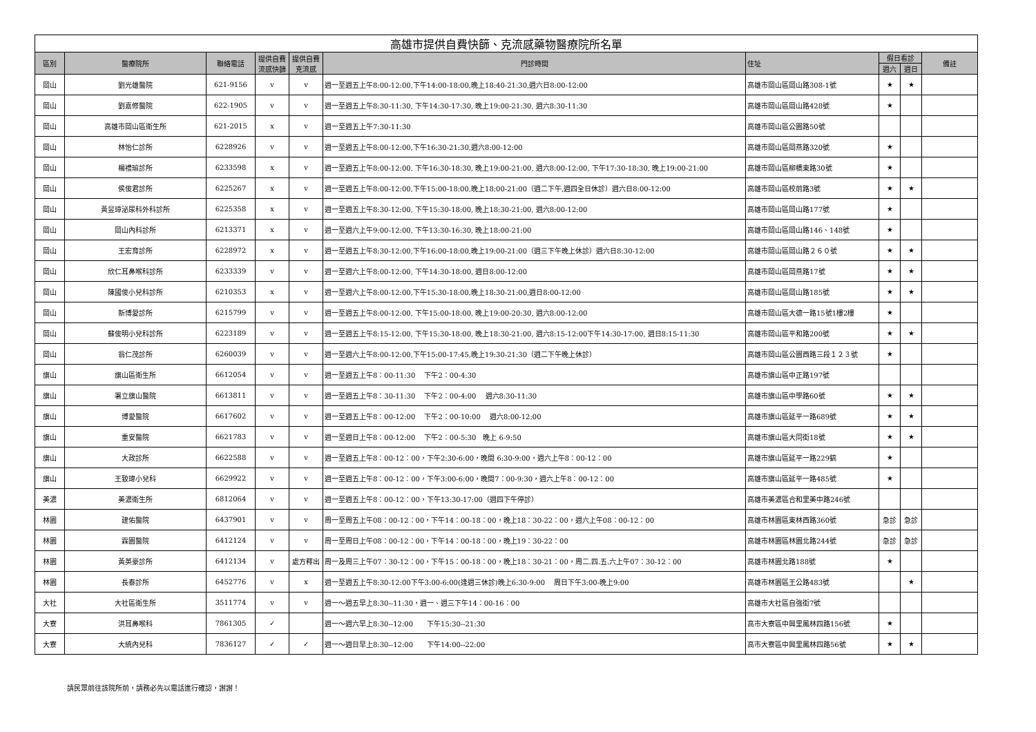| 高雄市提供自費快篩、克流感藥物醫療院所名單 | | | | | | | | | |
| 區別 | 醫療院所 | 聯絡電話 | 提供自費流感快篩 | 提供自費克流感 | 門診時間 | 住址 | 假日看診 | | 備註 |
| | | | | | | | 週六 | 週日 | |
| 岡山 | 劉光雄醫院 | 621-9156 | v | v | 週一至週五上午8:00-12:00,下午14:00-18:00,晚上18:40-21:30,週六日8:00-12:00 | 高雄市岡山區岡山路308-1號 | ★ | ★ | |
| 岡山 | 劉嘉修醫院 | 622-1905 | v | v | 週一至週五上午8:30-11:30, 下午14:30-17:30, 晚上19:00-21:30, 週六8:30-11:30 | 高雄市岡山區岡山路428號 | ★ | | |
| 岡山 | 高雄市岡山區衛生所 | 621-2015 | x | v | 週一至週五上午7:30-11:30 | 高雄市岡山區公園路50號 | | | |
| 岡山 | 林怡仁診所 | 6228926 | v | v | 週一至週五上午8:00-12:00,下午16:30-21:30,週六8:00-12:00 | 高雄市岡山區岡燕路320號 | ★ | | |
| 岡山 | 楊禮瑜診所 | 6233598 | x | v | 週一至週五上午8:00-12:00, 下午16:30-18:30, 晚上19:00-21:00, 週六8:00-12:00, 下午17:30-18:30, 晚上19:00-21:00 | 高雄市岡山區柳橋東路30號 | ★ | | |
| 岡山 | 侯俊君診所 | 6225267 | x | v | 週一至週五上午8:00-12:00,下午15:00-18:00,晚上18:00-21:00（週二下午,週四全日休診）週六日8:00-12:00 | 高雄市岡山區校前路3號 | ★ | ★ | |
| 岡山 | 黃昱璋泌尿科外科診所 | 6225358 | x | v | 週一至週五上午8:30-12:00, 下午15:30-18:00, 晚上18:30-21:00, 週六8:00-12:00 | 高雄市岡山區岡山路177號 | ★ | | |
| 岡山 | 岡山內科診所 | 6213371 | x | v | 週一至週六上午9:00-12:00, 下午13:30-16:30, 晚上18:00-21:00 | 高雄市岡山區岡山路146、148號 | ★ | | |
| 岡山 | 王宏育診所 | 6228972 | x | v | 週一至週五上午8:30-12:00,下午16:00-18:00,晚上19:00-21:00（週三下午晚上休診）週六日8:30-12:00 | 高雄市岡山區岡山路２６０號 | ★ | ★ | |
| 岡山 | 欣仁耳鼻喉科診所 | 6233339 | v | v | 週一至週六上午8:00-12:00, 下午14:30-18:00, 週日8:00-12:00 | 高雄市岡山區岡燕路17號 | ★ | ★ | |
| 岡山 | 陳國俊小兒科診所 | 6210353 | x | v | 週一至週六上午8:00-12:00,下午15:30-18:00,晚上18:30-21:00,週日8:00-12:00 | 高雄市岡山區岡山路185號 | ★ | ★ | |
| 岡山 | 新博愛診所 | 6215799 | v | v | 週一至週五上午8:00-12:00, 下午15:00-18:00, 晚上19:00-20:30, 週六8:00-12:00 | 高雄市岡山區大德一路15號1樓2樓 | ★ | | |
| 岡山 | 蘇俊明小兒科診所 | 6223189 | v | v | 週一至週五上午8:15-12:00, 下午15:30-18:00, 晚上18:30-21:00, 週六8:15-12:00下午14:30-17:00, 週日8:15-11:30 | 高雄市岡山區平和路200號 | ★ | ★ | |
| 岡山 | 翁仁茂診所 | 6260039 | v | v | 週一至週六上午8:00-12:00,下午15:00-17:45,晚上19:30-21:30（週二下午晚上休診） | 高雄市岡山區公園西路三段１２３號 | ★ | | |
| 旗山 | 旗山區衛生所 | 6612054 | v | v | 週一至週五上午8：00-11:30 下午2：00-4:30 | 高雄市旗山區中正路197號 | | | |
| 旗山 | 署立旗山醫院 | 6613811 | v | v | 週一至週五上午8：30-11:30 下午2：00-4:00 週六8:30-11:30 | 高雄市旗山區中學路60號 | ★ | ★ | |
| 旗山 | 博愛醫院 | 6617602 | v | v | 週一至週五上午8：00-12:00 下午2：00-10:00 週六8:00-12:00 | 高雄市旗山區延平一路689號 | ★ | ★ | |
| 旗山 | 重安醫院 | 6621783 | v | v | 週一至週日上午8：00-12:00 下午2：00-5:30 晚上 6-9:50 | 高雄市旗山區大同街18號 | ★ | ★ | |
| 旗山 | 大政診所 | 6622588 | v | v | 週一至週五上午8：00-12：00，下午2:30-6:00，晚間 6:30-9:00，週六上午8：00-12：00 | 高雄市旗山區延平一路229鎬 | ★ | | |
| 旗山 | 王致瑋小兒科 | 6629922 | v | v | 週一至週五上午8：00-12：00，下午3:00-6:00，晚間7：00-9:30，週六上午8：00-12：00 | 高雄市旗山區延平一路485號 | ★ | | |
| 美濃 | 美濃衛生所 | 6812064 | v | v | 週一至週五上午8：00-12：00，下午13:30-17:00（週四下午停診） | 高雄市美濃區合和里美中路246號 | | | |
| 林園 | 建佑醫院 | 6437901 | v | v | 周一至周五上午08：00-12：00，下午14：00-18：00，晚上18：30-22：00，週六上午08：00-12：00 | 高雄市林園區東林西路360號 | 急診 | 急診 | |
| 林園 | 霖園醫院 | 6412124 | v | v | 周一至周日上午08：00-12：00，下午14：00-18：00，晚上19：30-22：00 | 高雄市林園區林園北路244號 | 急診 | 急診 | |
| 林園 | 黃英豪診所 | 6412134 | v | 處方釋出 | 周一及周三上午07：30-12：00，下午15：00-18：00，晚上18：30-21：00，周二.四.五.六上午07：30-12：00 | 高雄市林園北路188號 | ★ | | |
| 林園 | 長泰診所 | 6452776 | v | x | 週一至週五上午8:30-12:00下午3:00-6:00(逢週三休診)晚上6:30-9:00 周日下午3:00-晚上9:00 | 高雄市林園區王公路483號 | | ★ | |
| 大社 | 大社區衛生所 | 3511774 | v | v | 週一～週五早上8:30--11:30，週一、週三下午14：00-16：00 | 高雄市大社區自強街7號 | | | |
| 大寮 | 洪耳鼻喉科 | 7861305 | ✓ | | 週一～週六早上8:30--12:00 下午15:30--21:30 | 高市大寮區中興里鳳林四路156號 | ★ | | |
| 大寮 | 大統內兒科 | 7836127 | ✓ | ✓ | 週一～週日早上8:30--12:00 下午14:00--22:00 | 高市大寮區中興里鳳林四路56號 | ★ | ★ | |
請民眾前往該院所前，請務必先以電話進行確認，謝謝！